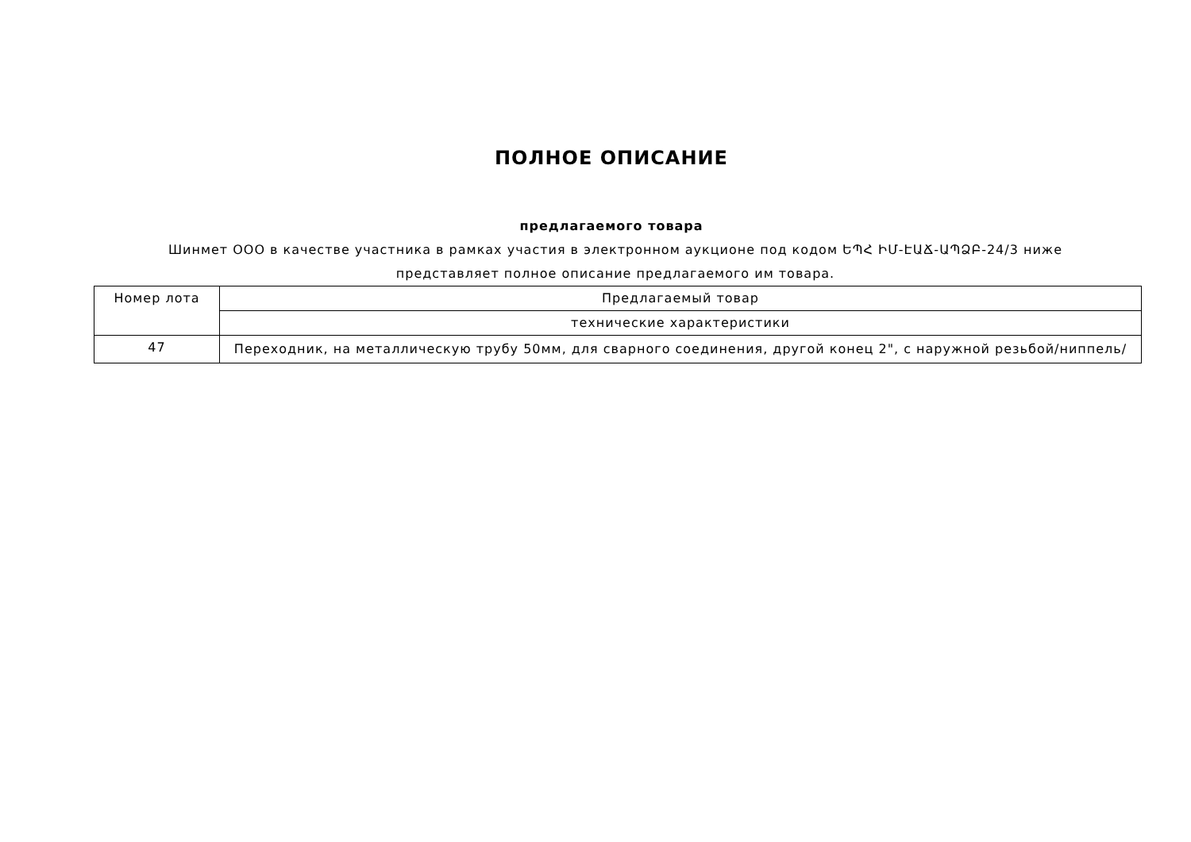ПОЛНОЕ ОПИСАНИЕ
предлагаемого товара
Шинмет ООО в качестве участника в рамках участия в электронном аукционе под кодом ԵՊՀ ԻՄ-ԷԱՃ-ԱՊՁԲ-24/3 ниже представляет полное описание предлагаемого им товара.
| Номер лота | Предлагаемый товар |
| | технические характеристики |
| 47 | Переходник, на металлическую трубу 50мм, для сварного соединения, другой конец 2", с наружной резьбой/ниппель/ |